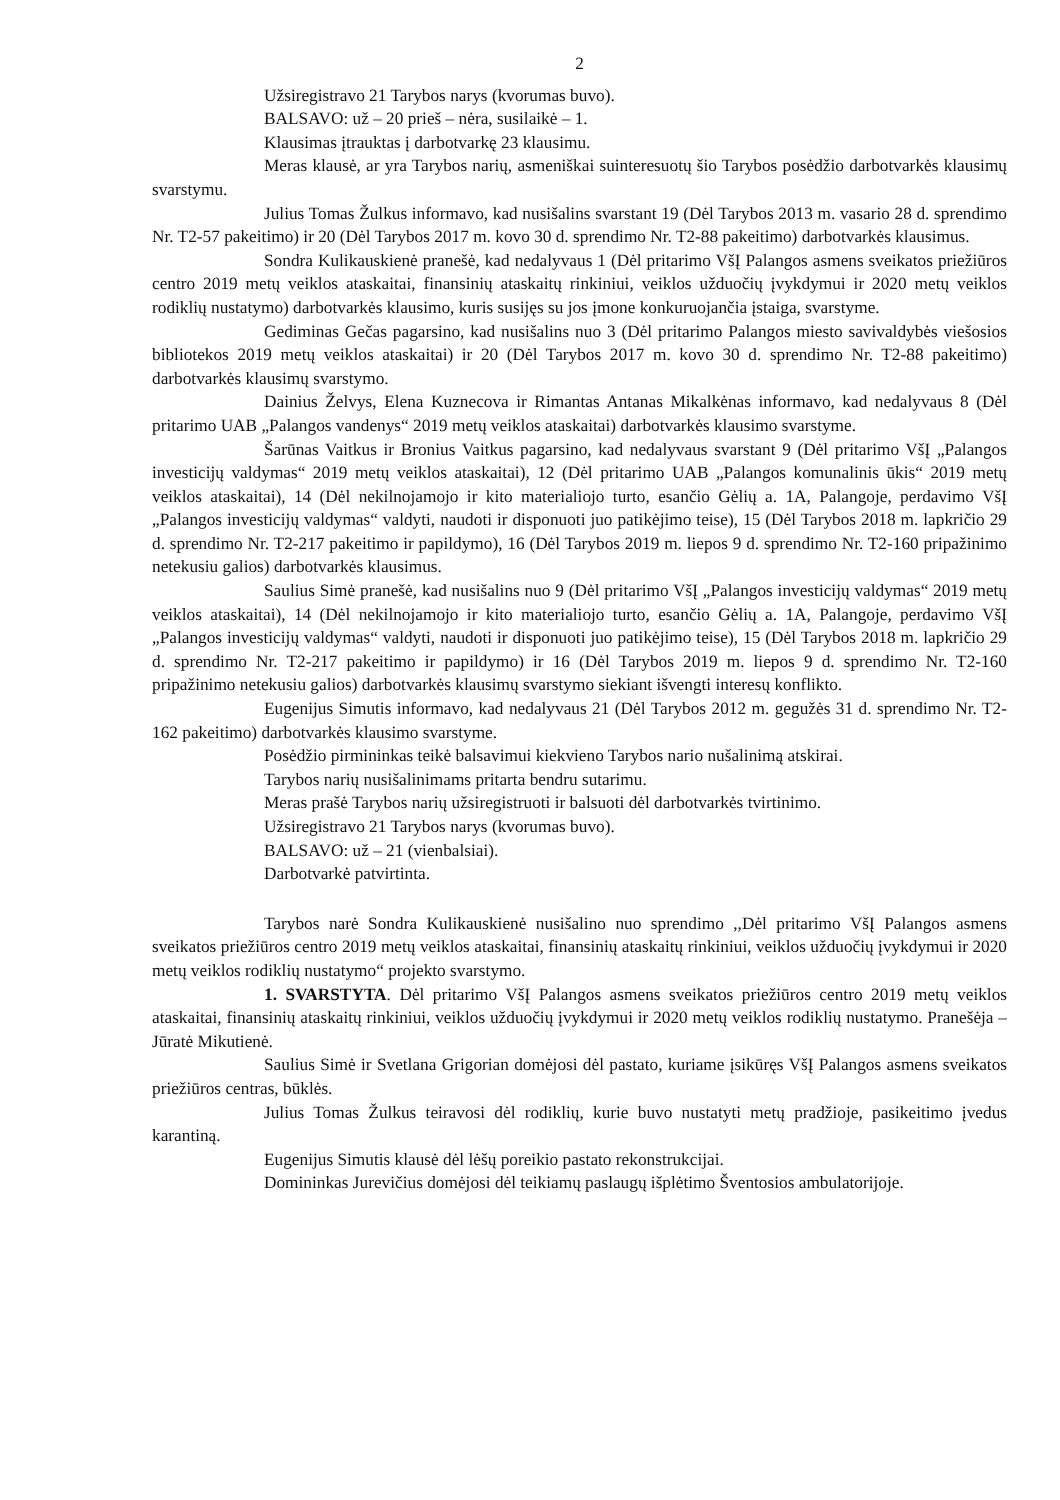2
Užsiregistravo 21 Tarybos narys (kvorumas buvo).
BALSAVO: už – 20 prieš – nėra, susilaikė – 1.
Klausimas įtrauktas į darbotvarkę 23 klausimu.
Meras klausė, ar yra Tarybos narių, asmeniškai suinteresuotų šio Tarybos posėdžio darbotvarkės klausimų svarstymu.
Julius Tomas Žulkus informavo, kad nusišalins svarstant 19 (Dėl Tarybos 2013 m. vasario 28 d. sprendimo Nr. T2-57 pakeitimo) ir 20 (Dėl Tarybos 2017 m. kovo 30 d. sprendimo Nr. T2-88 pakeitimo) darbotvarkės klausimus.
Sondra Kulikauskienė pranešė, kad nedalyvaus 1 (Dėl pritarimo VšĮ Palangos asmens sveikatos priežiūros centro 2019 metų veiklos ataskaitai, finansinių ataskaitų rinkiniui, veiklos užduočių įvykdymui ir 2020 metų veiklos rodiklių nustatymo) darbotvarkės klausimo, kuris susijęs su jos įmone konkuruojančia įstaiga, svarstyme.
Gediminas Gečas pagarsino, kad nusišalins nuo 3 (Dėl pritarimo Palangos miesto savivaldybės viešosios bibliotekos 2019 metų veiklos ataskaitai) ir 20 (Dėl Tarybos 2017 m. kovo 30 d. sprendimo Nr. T2-88 pakeitimo) darbotvarkės klausimų svarstymo.
Dainius Želvys, Elena Kuznecova ir Rimantas Antanas Mikalkėnas informavo, kad nedalyvaus 8 (Dėl pritarimo UAB „Palangos vandenys“ 2019 metų veiklos ataskaitai) darbotvarkės klausimo svarstyme.
Šarūnas Vaitkus ir Bronius Vaitkus pagarsino, kad nedalyvaus svarstant 9 (Dėl pritarimo VšĮ „Palangos investicijų valdymas“ 2019 metų veiklos ataskaitai), 12 (Dėl pritarimo UAB „Palangos komunalinis ūkis“ 2019 metų veiklos ataskaitai), 14 (Dėl nekilnojamojo ir kito materialiojo turto, esančio Gėlių a. 1A, Palangoje, perdavimo VšĮ „Palangos investicijų valdymas“ valdyti, naudoti ir disponuoti juo patikėjimo teise), 15 (Dėl Tarybos 2018 m. lapkričio 29 d. sprendimo Nr. T2-217 pakeitimo ir papildymo), 16 (Dėl Tarybos 2019 m. liepos 9 d. sprendimo Nr. T2-160 pripažinimo netekusiu galios) darbotvarkės klausimus.
Saulius Simė pranešė, kad nusišalins nuo 9 (Dėl pritarimo VšĮ „Palangos investicijų valdymas“ 2019 metų veiklos ataskaitai), 14 (Dėl nekilnojamojo ir kito materialiojo turto, esančio Gėlių a. 1A, Palangoje, perdavimo VšĮ „Palangos investicijų valdymas“ valdyti, naudoti ir disponuoti juo patikėjimo teise), 15 (Dėl Tarybos 2018 m. lapkričio 29 d. sprendimo Nr. T2-217 pakeitimo ir papildymo) ir 16 (Dėl Tarybos 2019 m. liepos 9 d. sprendimo Nr. T2-160 pripažinimo netekusiu galios) darbotvarkės klausimų svarstymo siekiant išvengti interesų konflikto.
Eugenijus Simutis informavo, kad nedalyvaus 21 (Dėl Tarybos 2012 m. gegužės 31 d. sprendimo Nr. T2-162 pakeitimo) darbotvarkės klausimo svarstyme.
Posėdžio pirmininkas teikė balsavimui kiekvieno Tarybos nario nušalinimą atskirai.
Tarybos narių nusišalinimams pritarta bendru sutarimu.
Meras prašė Tarybos narių užsiregistruoti ir balsuoti dėl darbotvarkės tvirtinimo.
Užsiregistravo 21 Tarybos narys (kvorumas buvo).
BALSAVO: už – 21 (vienbalsiai).
Darbotvarkė patvirtinta.
Tarybos narė Sondra Kulikauskienė nusišalino nuo sprendimo ,,Dėl pritarimo VšĮ Palangos asmens sveikatos priežiūros centro 2019 metų veiklos ataskaitai, finansinių ataskaitų rinkiniui, veiklos užduočių įvykdymui ir 2020 metų veiklos rodiklių nustatymo“ projekto svarstymo.
1. SVARSTYTA. Dėl pritarimo VšĮ Palangos asmens sveikatos priežiūros centro 2019 metų veiklos ataskaitai, finansinių ataskaitų rinkiniui, veiklos užduočių įvykdymui ir 2020 metų veiklos rodiklių nustatymo. Pranešėja – Jūratė Mikutienė.
Saulius Simė ir Svetlana Grigorian domėjosi dėl pastato, kuriame įsikūręs VšĮ Palangos asmens sveikatos priežiūros centras, būklės.
Julius Tomas Žulkus teiravosi dėl rodiklių, kurie buvo nustatyti metų pradžioje, pasikeitimo įvedus karantiną.
Eugenijus Simutis klausė dėl lėšų poreikio pastato rekonstrukcijai.
Domininkas Jurevičius domėjosi dėl teikiamų paslaugų išplėtimo Šventosios ambulatorijoje.